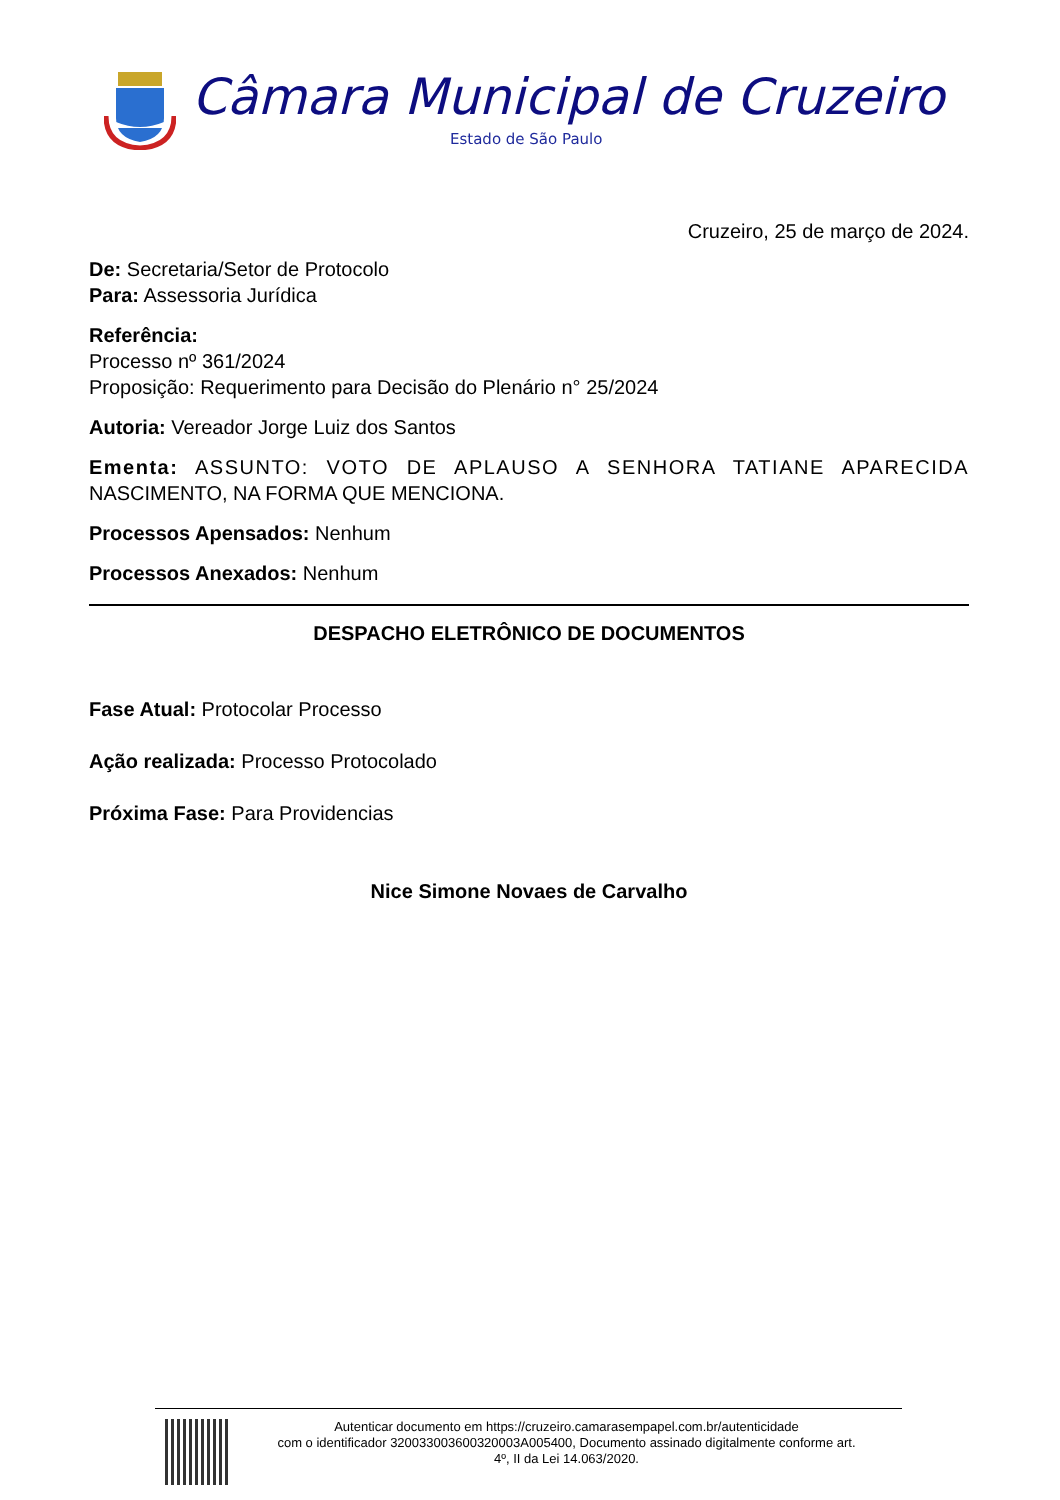Câmara Municipal de Cruzeiro
Estado de São Paulo
Cruzeiro, 25 de março de 2024.
De: Secretaria/Setor de Protocolo
Para: Assessoria Jurídica
Referência:
Processo nº 361/2024
Proposição: Requerimento para Decisão do Plenário n° 25/2024
Autoria: Vereador Jorge Luiz dos Santos
Ementa: ASSUNTO: VOTO DE APLAUSO A SENHORA TATIANE APARECIDA NASCIMENTO, NA FORMA QUE MENCIONA.
Processos Apensados: Nenhum
Processos Anexados: Nenhum
DESPACHO ELETRÔNICO DE DOCUMENTOS
Fase Atual: Protocolar Processo
Ação realizada: Processo Protocolado
Próxima Fase: Para Providencias
Nice Simone Novaes de Carvalho
Autenticar documento em https://cruzeiro.camarasempapel.com.br/autenticidade
com o identificador 320033003600320003A005400, Documento assinado digitalmente conforme art.
4º, II da Lei 14.063/2020.